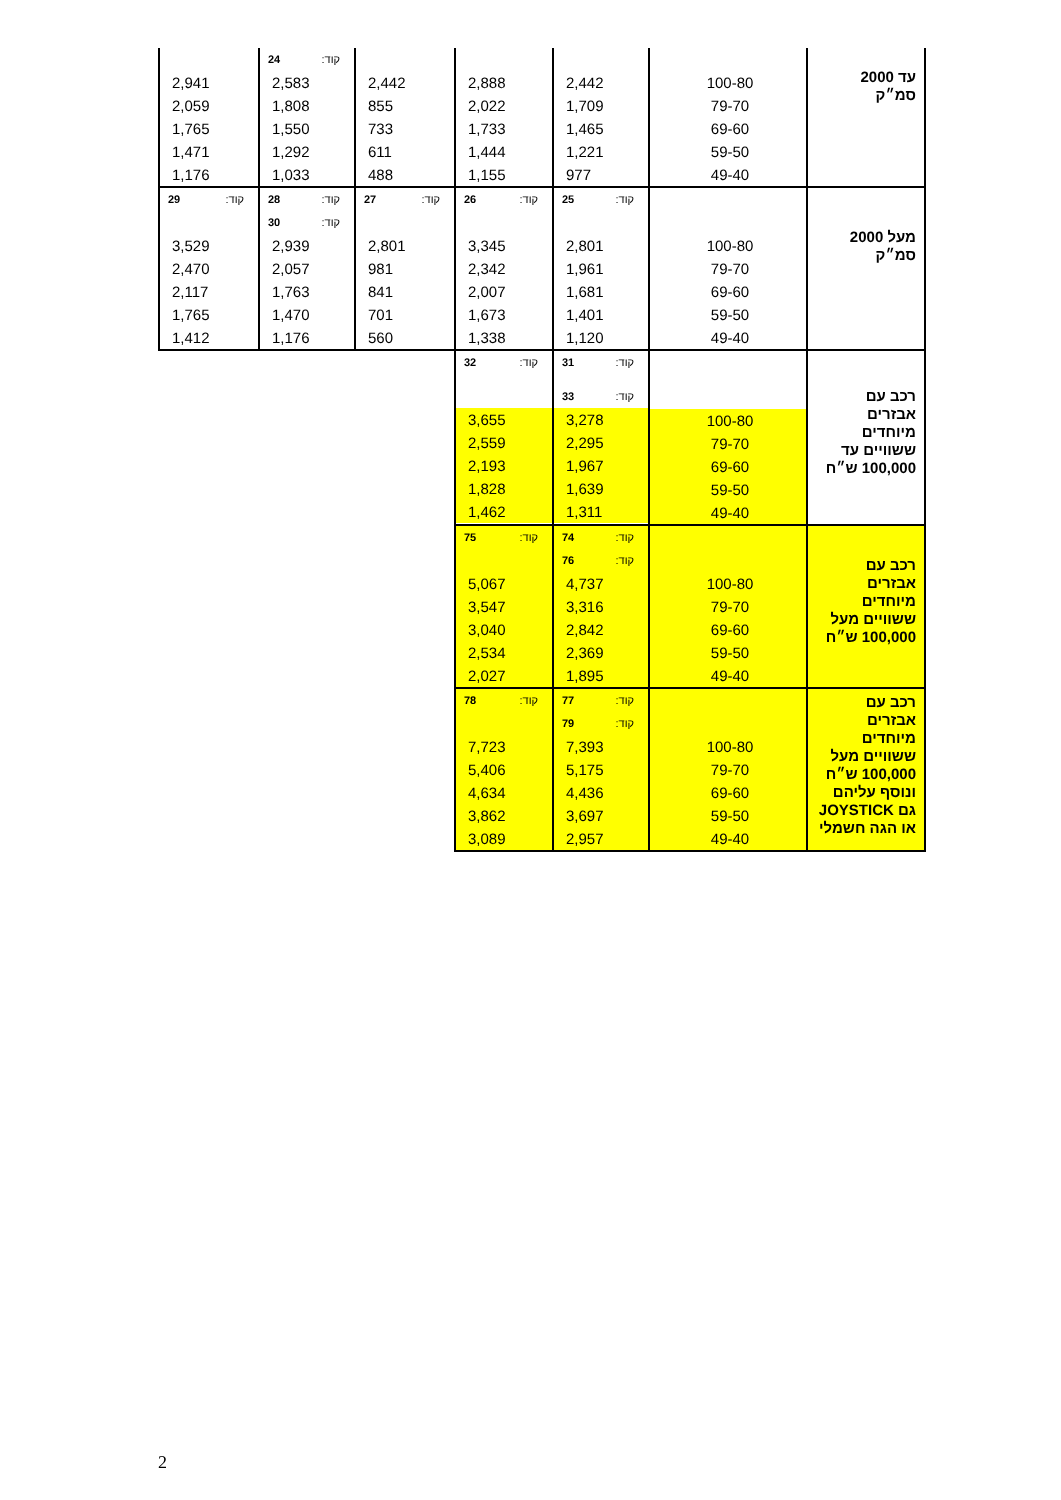| עד 2000 סמ״ק | 100-80 79-70 69-60 59-50 49-40 | 2,442 1,709 1,465 1,221 977 | 2,888 2,022 1,733 1,444 1,155 | 2,442 855 733 611 488 | קוד: 24 2,583 1,808 1,550 1,292 1,033 | 2,941 2,059 1,765 1,471 1,176 |
| מעל 2000 סמ״ק | 100-80 79-70 69-60 59-50 49-40 | קוד: 25 2,801 1,961 1,681 1,401 1,120 | קוד: 26 3,345 2,342 2,007 1,673 1,338 | קוד: 27 2,801 981 841 701 560 | קוד: 28 קוד: 30 2,939 2,057 1,763 1,470 1,176 | קוד: 29 3,529 2,470 2,117 1,765 1,412 |
| רכב עם אבזרים מיוחדים ששוויים עד 100,000 ש״ח | 100-80 79-70 69-60 59-50 49-40 | קוד: 31 קוד: 33 3,278 2,295 1,967 1,639 1,311 | קוד: 32 3,655 2,559 2,193 1,828 1,462 | | | |
| רכב עם אבזרים מיוחדים ששוויים מעל 100,000 ש״ח | 100-80 79-70 69-60 59-50 49-40 | קוד: 74 קוד: 76 4,737 3,316 2,842 2,369 1,895 | קוד: 75 5,067 3,547 3,040 2,534 2,027 | | | |
| רכב עם אבזרים מיוחדים ששוויים מעל 100,000 ש״ח ונוסף עליהם גם JOYSTICK או הגה חשמלי | 100-80 79-70 69-60 59-50 49-40 | קוד: 77 קוד: 79 7,393 5,175 4,436 3,697 2,957 | קוד: 78 7,723 5,406 4,634 3,862 3,089 | | | |
2